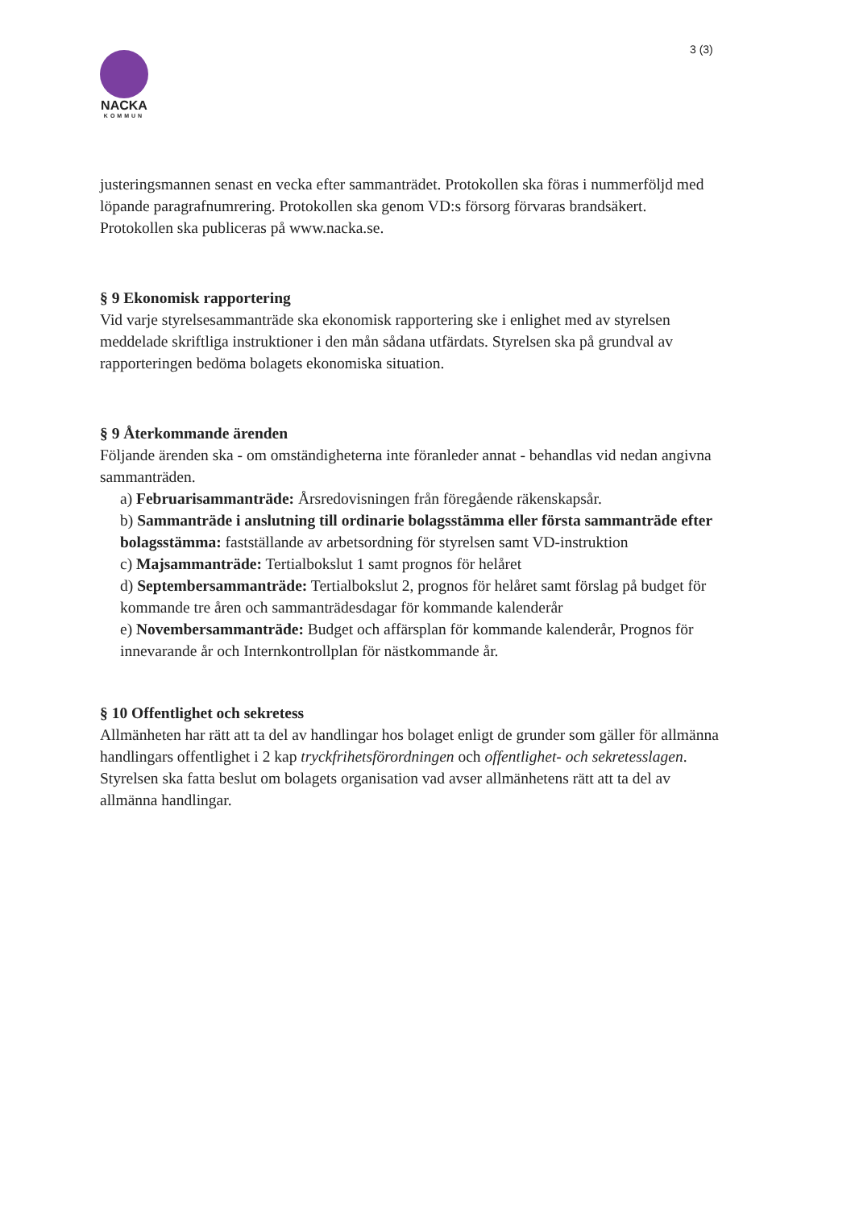3 (3)
NACKA
KOMMUN
justeringsmannen senast en vecka efter sammanträdet. Protokollen ska föras i nummerföljd med löpande paragrafnumrering. Protokollen ska genom VD:s försorg förvaras brandsäkert. Protokollen ska publiceras på www.nacka.se.
§ 9 Ekonomisk rapportering
Vid varje styrelsesammanträde ska ekonomisk rapportering ske i enlighet med av styrelsen meddelade skriftliga instruktioner i den mån sådana utfärdats. Styrelsen ska på grundval av rapporteringen bedöma bolagets ekonomiska situation.
§ 9 Återkommande ärenden
Följande ärenden ska - om omständigheterna inte föranleder annat - behandlas vid nedan angivna sammanträden.
a) Februarisammanträde: Årsredovisningen från föregående räkenskapsår.
b) Sammanträde i anslutning till ordinarie bolagsstämma eller första sammanträde efter bolagsstämma: fastställande av arbetsordning för styrelsen samt VD-instruktion
c) Majsammanträde: Tertialbokslut 1 samt prognos för helåret
d) Septembersammanträde: Tertialbokslut 2, prognos för helåret samt förslag på budget för kommande tre åren och sammanträdesdagar för kommande kalenderår
e) Novembersammanträde: Budget och affärsplan för kommande kalenderår, Prognos för innevarande år och Internkontrollplan för nästkommande år.
§ 10 Offentlighet och sekretess
Allmänheten har rätt att ta del av handlingar hos bolaget enligt de grunder som gäller för allmänna handlingars offentlighet i 2 kap tryckfrihetsförordningen och offentlighet- och sekretesslagen. Styrelsen ska fatta beslut om bolagets organisation vad avser allmänhetens rätt att ta del av allmänna handlingar.